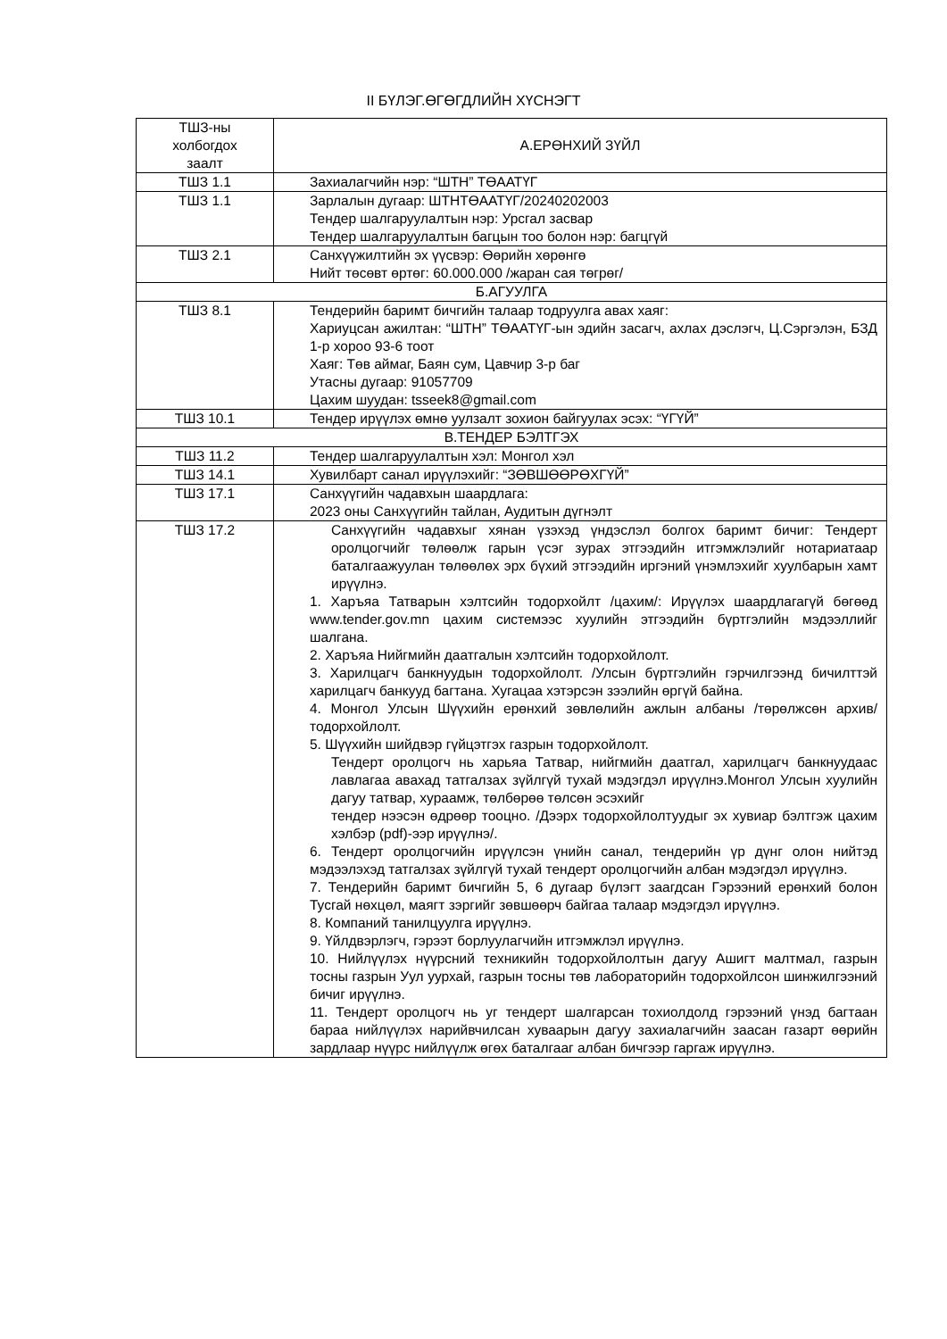II БҮЛЭГ.ӨГӨГДЛИЙН ХҮСНЭГТ
| ТШЗ-ны холбогдох заалт | А.ЕРӨНХИЙ ЗҮЙЛ |
| --- | --- |
| ТШЗ 1.1 | Захиалагчийн нэр: “ШТН” ТӨААТҮГ |
| ТШЗ 1.1 | Зарлалын дугаар: ШТНТӨААТҮГ/20240202003 Тендер шалгаруулалтын нэр: Урсгал засвар Тендер шалгаруулалтын багцын тоо болон нэр: багцгүй |
| ТШЗ 2.1 | Санхүүжилтийн эх үүсвэр: Өөрийн хөрөнгө Нийт төсөвт өртөг: 60.000.000 /жаран сая төгрөг/ |
| Б.АГУУЛГА | |
| ТШЗ 8.1 | Тендерийн баримт бичгийн талаар тодруулга авах хаяг: Хариуцсан ажилтан: “ШТН” ТӨААТҮГ-ын эдийн засагч, ахлах дэслэгч, Ц.Сэргэлэн, БЗД 1-р хороо 93-6 тоот Хаяг: Төв аймаг, Баян сум, Цавчир 3-р баг Утасны дугаар: 91057709 Цахим шуудан: tsseek8@gmail.com |
| ТШЗ 10.1 | Тендер ирүүлэх өмнө уулзалт зохион байгуулах эсэх: “ҮГҮЙ” |
| В.ТЕНДЕР БЭЛТГЭХ | |
| ТШЗ 11.2 | Тендер шалгаруулалтын хэл: Монгол хэл |
| ТШЗ 14.1 | Хувилбарт санал ирүүлэхийг: “ЗӨВШӨӨРӨХГҮЙ” |
| ТШЗ 17.1 | Санхүүгийн чадавхын шаардлага: 2023 оны Санхүүгийн тайлан, Аудитын дүгнэлт |
| ТШЗ 17.2 | Санхүүгийн чадавхыг хянан үзэхэд үндэслэл болгох баримт бичиг: Тендерт оролцогчийг төлөөлж гарын үсэг зурах этгээдийн итгэмжлэлийг нотариатаар баталгаажуулан төлөөлөх эрх бүхий этгээдийн иргэний үнэмлэхийг хуулбарын хамт ирүүлнэ. 1. Харъяа Татварын хэлтсийн тодорхойлт /цахим/: Ирүүлэх шаардлагагүй бөгөөд www.tender.gov.mn цахим системээс хуулийн этгээдийн бүртгэлийн мэдээллийг шалгана. 2. Харъяа Нийгмийн даатгалын хэлтсийн тодорхойлолт. 3. Харилцагч банкнуудын тодорхойлолт. /Улсын бүртгэлийн гэрчилгээнд бичилттэй харилцагч банкууд багтана. Хугацаа хэтэрсэн зээлийн өргүй байна. 4. Монгол Улсын Шүүхийн ерөнхий зөвлөлийн ажлын албаны /төрөлжсөн архив/ тодорхойлолт. 5. Шүүхийн шийдвэр гүйцэтгэх газрын тодорхойлолт. Тендерт оролцогч нь харьяа Татвар, нийгмийн даатгал, харилцагч банкнуудаас лавлагаа авахад татгалзах зүйлгүй тухай мэдэгдэл ирүүлнэ.Монгол Улсын хуулийн дагуу татвар, хураамж, төлбөрөө төлсөн эсэхийг тендер нээсэн өдрөөр тооцно. /Дээрх тодорхойлолтуудыг эх хувиар бэлтгэж цахим хэлбэр (pdf)-ээр ирүүлнэ/. 6. Тендерт оролцогчийн ирүүлсэн үнийн санал, тендерийн үр дүнг олон нийтэд мэдээлэхэд татгалзах зүйлгүй тухай тендерт оролцогчийн албан мэдэгдэл ирүүлнэ. 7. Тендерийн баримт бичгийн 5, 6 дугаар бүлэгт заагдсан Гэрээний ерөнхий болон Тусгай нөхцөл, маягт зэргийг зөвшөөрч байгаа талаар мэдэгдэл ирүүлнэ. 8. Компаний танилцуулга ирүүлнэ. 9. Үйлдвэрлэгч, гэрээт борлуулагчийн итгэмжлэл ирүүлнэ. 10. Нийлүүлэх нүүрсний техникийн тодорхойлолтын дагуу Ашигт малтмал, газрын тосны газрын Уул уурхай, газрын тосны төв лабораторийн тодорхойлсон шинжилгээний бичиг ирүүлнэ. 11. Тендерт оролцогч нь уг тендерт шалгарсан тохиолдолд гэрээний үнэд багтаан бараа нийлүүлэх нарийвчилсан хуваарын дагуу захиалагчийн заасан газарт өөрийн зардлаар нүүрс нийлүүлж өгөх баталгааг албан бичгээр гаргаж ирүүлнэ. |